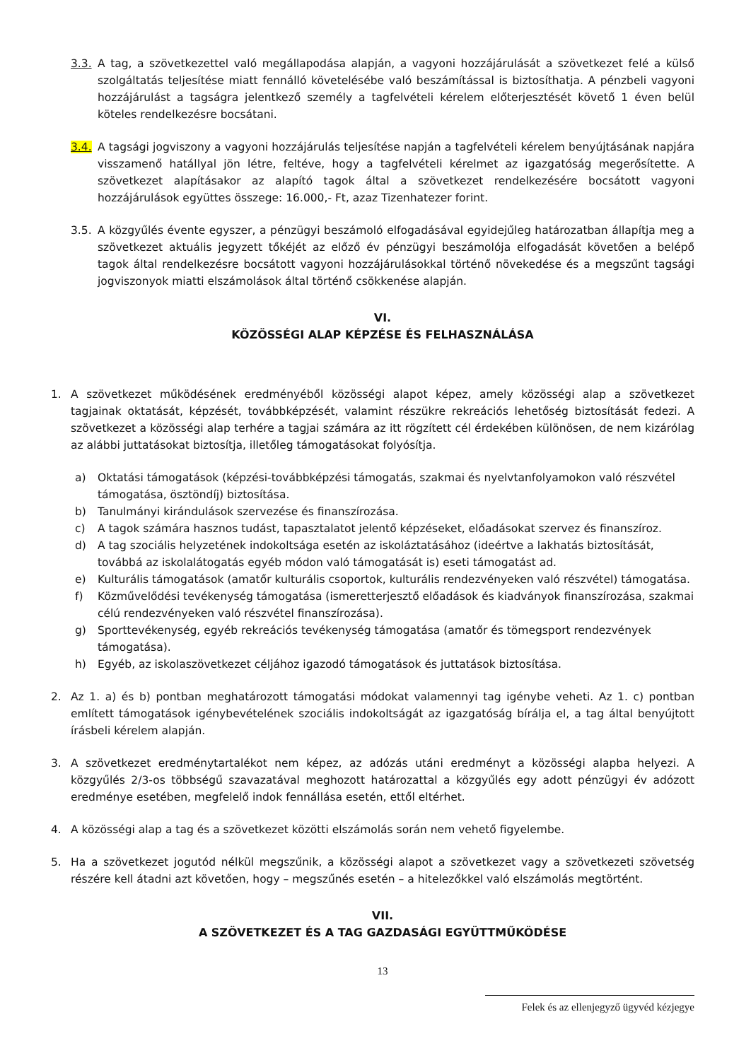3.3. A tag, a szövetkezettel való megállapodása alapján, a vagyoni hozzájárulását a szövetkezet felé a külső szolgáltatás teljesítése miatt fennálló követelésébe való beszámítással is biztosíthatja. A pénzbeli vagyoni hozzájárulást a tagságra jelentkező személy a tagfelvételi kérelem előterjesztését követő 1 éven belül köteles rendelkezésre bocsátani.
3.4. A tagsági jogviszony a vagyoni hozzájárulás teljesítése napján a tagfelvételi kérelem benyújtásának napjára visszamenő hatállyal jön létre, feltéve, hogy a tagfelvételi kérelmet az igazgatóság megerősítette. A szövetkezet alapításakor az alapító tagok által a szövetkezet rendelkezésére bocsátott vagyoni hozzájárulások együttes összege: 16.000,- Ft, azaz Tizenhatezer forint.
3.5. A közgyűlés évente egyszer, a pénzügyi beszámoló elfogadásával egyidejűleg határozatban állapítja meg a szövetkezet aktuális jegyzett tőkéjét az előző év pénzügyi beszámolója elfogadását követően a belépő tagok által rendelkezésre bocsátott vagyoni hozzájárulásokkal történő növekedése és a megszűnt tagsági jogviszonyok miatti elszámolások által történő csökkenése alapján.
VI.
KÖZÖSSÉGI ALAP KÉPZÉSE ÉS FELHASZNÁLÁSA
1. A szövetkezet működésének eredményéből közösségi alapot képez, amely közösségi alap a szövetkezet tagjainak oktatását, képzését, továbbképzését, valamint részükre rekreációs lehetőség biztosítását fedezi. A szövetkezet a közösségi alap terhére a tagjai számára az itt rögzített cél érdekében különösen, de nem kizárólag az alábbi juttatásokat biztosítja, illetőleg támogatásokat folyósítja.
a) Oktatási támogatások (képzési-továbbképzési támogatás, szakmai és nyelvtanfolyamokon való részvétel támogatása, ösztöndíj) biztosítása.
b) Tanulmányi kirándulások szervezése és finanszírozása.
c) A tagok számára hasznos tudást, tapasztalatot jelentő képzéseket, előadásokat szervez és finanszíroz.
d) A tag szociális helyzetének indokoltsága esetén az iskoláztatásához (ideértve a lakhatás biztosítását, továbbá az iskolalátogatás egyéb módon való támogatását is) eseti támogatást ad.
e) Kulturális támogatások (amatőr kulturális csoportok, kulturális rendezvényeken való részvétel) támogatása.
f) Közművelődési tevékenység támogatása (ismeretterjesztő előadások és kiadványok finanszírozása, szakmai célú rendezvényeken való részvétel finanszírozása).
g) Sporttevékenység, egyéb rekreációs tevékenység támogatása (amatőr és tömegsport rendezvények támogatása).
h) Egyéb, az iskolaszövetkezet céljához igazodó támogatások és juttatások biztosítása.
2. Az 1. a) és b) pontban meghatározott támogatási módokat valamennyi tag igénybe veheti. Az 1. c) pontban említett támogatások igénybevételének szociális indokoltságát az igazgatóság bírálja el, a tag által benyújtott írásbeli kérelem alapján.
3. A szövetkezet eredménytartalékot nem képez, az adózás utáni eredményt a közösségi alapba helyezi. A közgyűlés 2/3-os többségű szavazatával meghozott határozattal a közgyűlés egy adott pénzügyi év adózott eredménye esetében, megfelelő indok fennállása esetén, ettől eltérhet.
4. A közösségi alap a tag és a szövetkezet közötti elszámolás során nem vehető figyelembe.
5. Ha a szövetkezet jogutód nélkül megszűnik, a közösségi alapot a szövetkezet vagy a szövetkezeti szövetség részére kell átadni azt követően, hogy – megszűnés esetén – a hitelezőkkel való elszámolás megtörtént.
VII.
A SZÖVETKEZET ÉS A TAG GAZDASÁGI EGYÜTTMŰKÖDÉSE
13
Felek és az ellenjegyző ügyvéd kézjegye